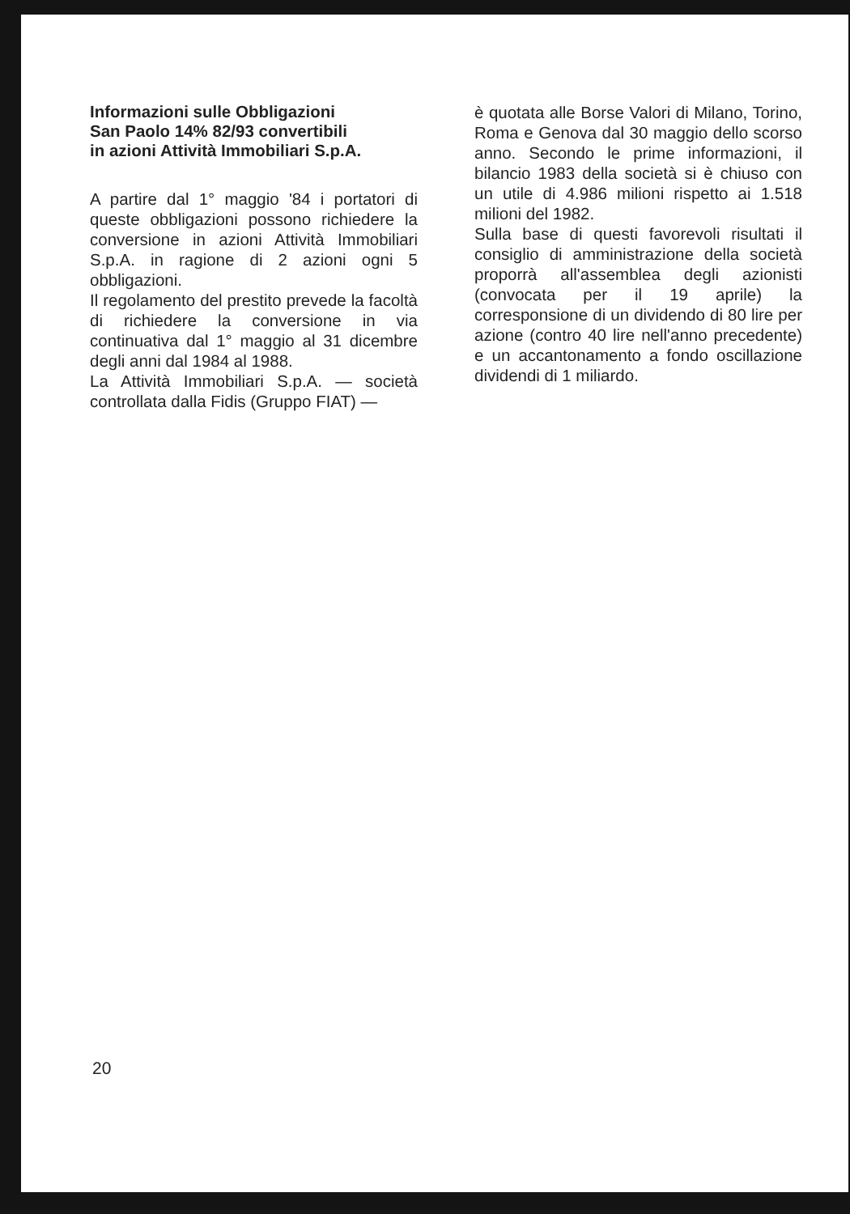Informazioni sulle Obbligazioni
San Paolo 14% 82/93 convertibili
in azioni Attività Immobiliari S.p.A.
A partire dal 1° maggio '84 i portatori di queste obbligazioni possono richiedere la conversione in azioni Attività Immobiliari S.p.A. in ragione di 2 azioni ogni 5 obbligazioni.
Il regolamento del prestito prevede la facoltà di richiedere la conversione in via continuativa dal 1° maggio al 31 dicembre degli anni dal 1984 al 1988.
La Attività Immobiliari S.p.A. — società controllata dalla Fidis (Gruppo FIAT) —
è quotata alle Borse Valori di Milano, Torino, Roma e Genova dal 30 maggio dello scorso anno. Secondo le prime informazioni, il bilancio 1983 della società si è chiuso con un utile di 4.986 milioni rispetto ai 1.518 milioni del 1982.
Sulla base di questi favorevoli risultati il consiglio di amministrazione della società proporrà all'assemblea degli azionisti (convocata per il 19 aprile) la corresponsione di un dividendo di 80 lire per azione (contro 40 lire nell'anno precedente) e un accantonamento a fondo oscillazione dividendi di 1 miliardo.
20